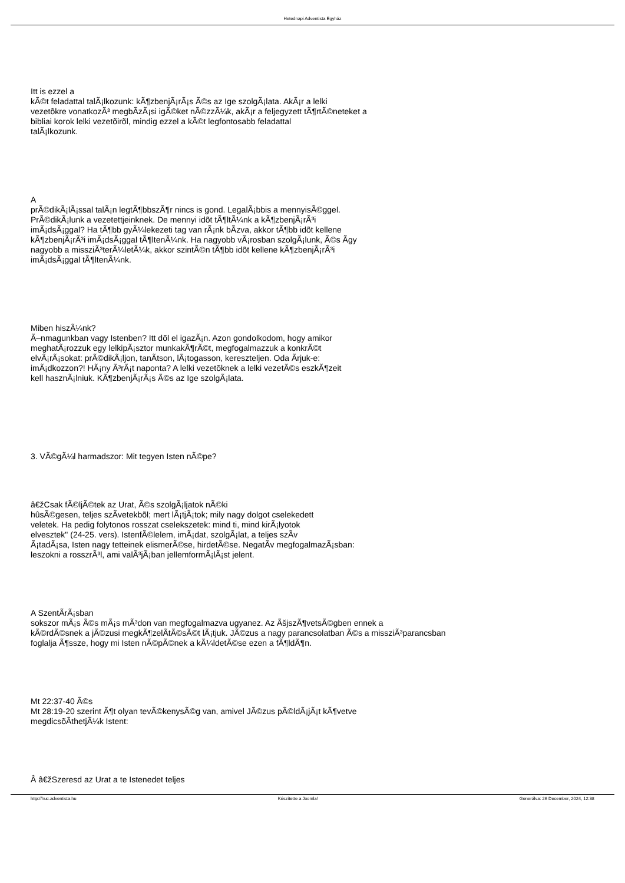Hetednapi Adventista Egyház
Itt is ezzel a
kÃ©t feladattal talÃ¡lkozunk: kÃ¶zbenjÃ¡rÃ¡s Ã©s az Ige szolgÃ¡lata. AkÃ¡r a lelki
vezetõkre vonatkozÃ³ megbÃ­zÃ¡si igÃ©ket nÃ©zzÃ¼k, akÃ¡r a feljegyzett tÃ¶rtÃ©neteket a
bibliai korok lelki vezetõirõl, mindig ezzel a kÃ©t legfontosabb feladattal
talÃ¡lkozunk.
A
prÃ©dikÃ¡lÃ¡ssal talÃ¡n legtÃ¶bbszÃ¶r nincs is gond. LegalÃ¡bbis a mennyisÃ©ggel.
PrÃ©dikÃ¡lunk a vezetettjeinknek. De mennyi idõt tÃ¶ltÃ¼nk a kÃ¶zbenjÃ¡rÃ³i
imÃ¡dsÃ¡ggal? Ha tÃ¶bb gyÃ¼lekezeti tag van rÃ¡nk bÃ­zva, akkor tÃ¶bb idõt kellene
kÃ¶zbenjÃ¡rÃ³i imÃ¡dsÃ¡ggal tÃ¶ltenÃ¼nk. Ha nagyobb vÃ¡rosban szolgÃ¡lunk, Ã©s Ã­gy
nagyobb a missziÃ³terÃ¼letÃ¼k, akkor szintÃ©n tÃ¶bb idõt kellene kÃ¶zbenjÃ¡rÃ³i
imÃ¡dsÃ¡ggal tÃ¶ltenÃ¼nk.
Miben hiszÃ¼nk?
Ã–nmagunkban vagy Istenben? Itt dõl el igazÃ¡n. Azon gondolkodom, hogy amikor
meghatÃ¡rozzuk egy lelkipÃ¡sztor munkakÃ¶rÃ©t, megfogalmazzuk a konkrÃ©t
elvÃ¡rÃ¡sokat: prÃ©dikÃ¡ljon, tanÃ­tson, lÃ¡togasson, kereszteljen. Oda Ã­rjuk-e:
imÃ¡dkozzon?! HÃ¡ny Ã³rÃ¡t naponta? A lelki vezetõknek a lelki vezetÃ©s eszkÃ¶zeit
kell hasznÃ¡lniuk. KÃ¶zbenjÃ¡rÃ¡s Ã©s az Ige szolgÃ¡lata.
3. VÃ©gÃ¼l harmadszor: Mit tegyen Isten nÃ©pe?
â€žCsak fÃ©ljÃ©tek az Urat, Ã©s szolgÃ¡ljatok nÃ©ki
hûsÃ©gesen, teljes szÃ­vetekbõl; mert lÃ¡tjÃ¡tok; mily nagy dolgot cselekedett
veletek. Ha pedig folytonos rosszat cselekszetek: mind ti, mind kirÃ¡lyotok
elvesztek" (24-25. vers). IstenfÃ©lelem, imÃ¡dat, szolgÃ¡lat, a teljes szÃ­v
Ã¡tadÃ¡sa, Isten nagy tetteinek elismerÃ©se, hirdetÃ©se. NegatÃ­v megfogalmazÃ¡sban:
leszokni a rosszrÃ³l, ami valÃ³jÃ¡ban jellemformÃ¡lÃ¡st jelent.
A SzentÃ­rÃ¡sban
sokszor mÃ¡s Ã©s mÃ¡s mÃ³don van megfogalmazva ugyanez. Az ÃšjszÃ¶vetsÃ©gben ennek a
kÃ©rdÃ©snek a jÃ©zusi megkÃ¶zelÃ­tÃ©sÃ©t lÃ¡tjuk. JÃ©zus a nagy parancsolatban Ã©s a missziÃ³parancsban
foglalja Ã¶ssze, hogy mi Isten nÃ©pÃ©nek a kÃ¼ldetÃ©se ezen a fÃ¶ldÃ¶n.
Mt 22:37-40 Ã©s
Mt 28:19-20 szerint Ã¶t olyan tevÃ©kenysÃ©g van, amivel JÃ©zus pÃ©ldÃ¡jÃ¡t kÃ¶vetve
megdicsõÃ­thetjÃ¼k Istent:
Â â€žSzeresd az Urat a te Istenedet teljes
http://huc.adventista.hu Készítette a Joomla! Generálva: 26 December, 2024, 12:38